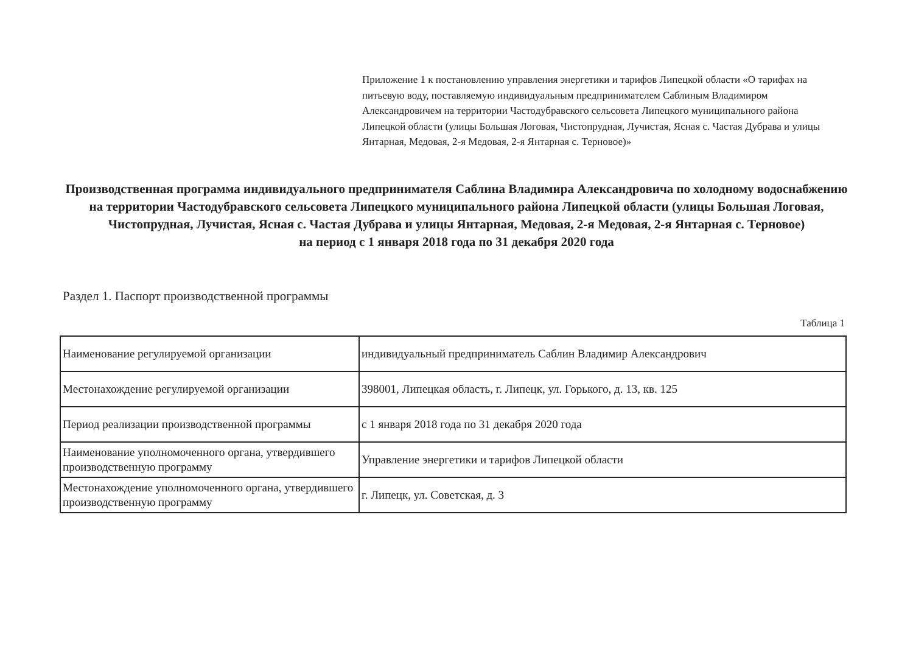Приложение 1 к постановлению управления энергетики и тарифов Липецкой области «О тарифах на питьевую воду, поставляемую индивидуальным предпринимателем Саблиным Владимиром Александровичем на территории Частодубравского сельсовета Липецкого муниципального района Липецкой области (улицы Большая Логовая, Чистопрудная, Лучистая, Ясная с. Частая Дубрава и улицы Янтарная, Медовая, 2-я Медовая, 2-я Янтарная с. Терновое)»
Производственная программа индивидуального предпринимателя Саблина Владимира Александровича по холодному водоснабжению на территории Частодубравского сельсовета Липецкого муниципального района Липецкой области (улицы Большая Логовая, Чистопрудная, Лучистая, Ясная с. Частая Дубрава и улицы Янтарная, Медовая, 2-я Медовая, 2-я Янтарная с. Терновое)
на период с 1 января 2018 года по 31 декабря 2020 года
Раздел 1. Паспорт производственной программы
Таблица 1
| Наименование регулируемой организации | индивидуальный предприниматель Саблин Владимир Александрович |
| Местонахождение регулируемой организации | 398001, Липецкая область, г. Липецк, ул. Горького, д. 13, кв. 125 |
| Период реализации производственной программы | с 1 января 2018 года по 31 декабря 2020 года |
| Наименование уполномоченного органа, утвердившего производственную программу | Управление энергетики и тарифов Липецкой области |
| Местонахождение уполномоченного органа, утвердившего производственную программу | г. Липецк, ул. Советская, д. 3 |